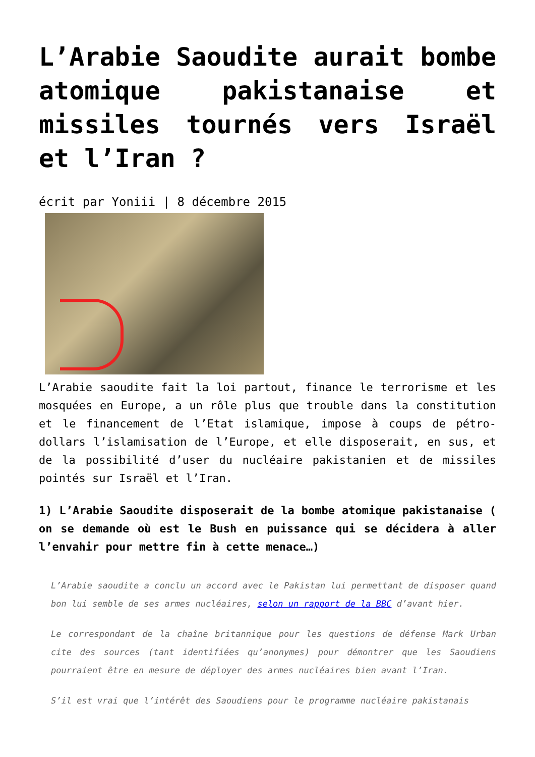L’Arabie Saoudite aurait bombe atomique pakistanaise et missiles tournés vers Israël et l’Iran ?
écrit par Yoniii | 8 décembre 2015
L’Arabie saoudite fait la loi partout, finance le terrorisme et les mosquées en Europe, a un rôle plus que trouble dans la constitution et le financement de l’Etat islamique, impose à coups de pétro-dollars l’islamisation de l’Europe, et elle disposerait, en sus, et de la possibilité d’user du nucléaire pakistanien et de missiles pointés sur Israël et l’Iran.
1) L’Arabie Saoudite disposerait de la bombe atomique pakistanaise ( on se demande où est le Bush en puissance qui se décidera à aller l’envahir pour mettre fin à cette menace…)
L’Arabie saoudite a conclu un accord avec le Pakistan lui permettant de disposer quand bon lui semble de ses armes nucléaires, selon un rapport de la BBC d’avant hier.
Le correspondant de la chaîne britannique pour les questions de défense Mark Urban cite des sources (tant identifiées qu’anonymes) pour démontrer que les Saoudiens pourraient être en mesure de déployer des armes nucléaires bien avant l’Iran.
S’il est vrai que l’intérêt des Saoudiens pour le programme nucléaire pakistanais